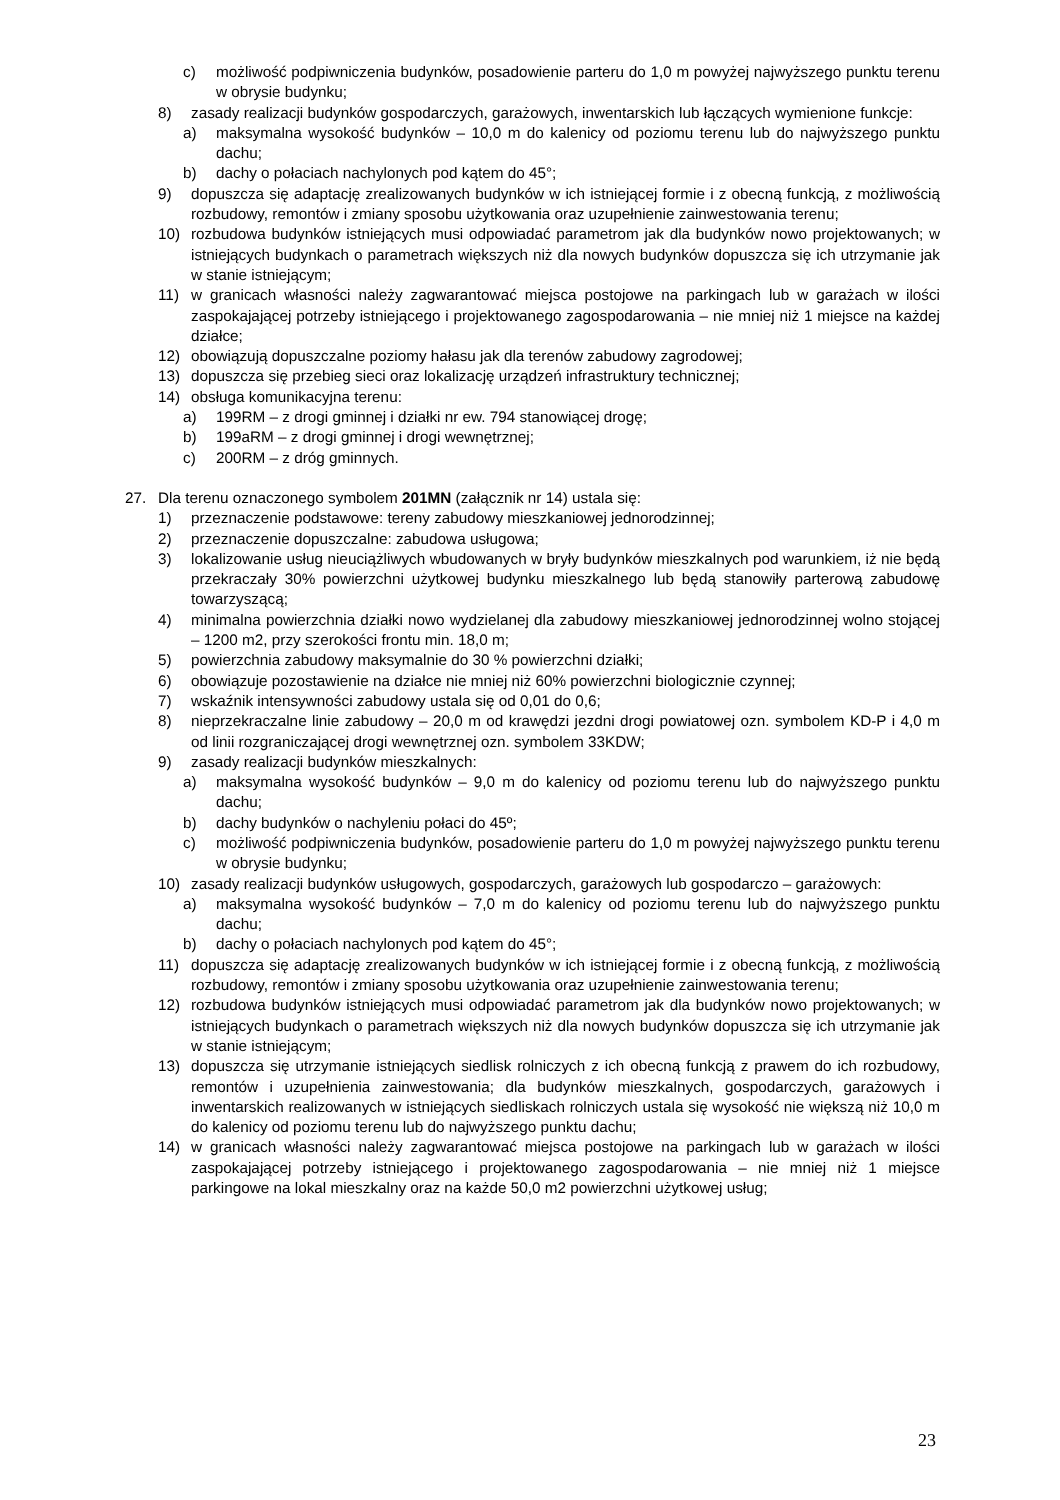c) możliwość podpiwniczenia budynków, posadowienie parteru do 1,0 m powyżej najwyższego punktu terenu w obrysie budynku;
8) zasady realizacji budynków gospodarczych, garażowych, inwentarskich lub łączących wymienione funkcje:
a) maksymalna wysokość budynków – 10,0 m do kalenicy od poziomu terenu lub do najwyższego punktu dachu;
b) dachy o połaciach nachylonych pod kątem do 45°;
9) dopuszcza się adaptację zrealizowanych budynków w ich istniejącej formie i z obecną funkcją, z możliwością rozbudowy, remontów i zmiany sposobu użytkowania oraz uzupełnienie zainwestowania terenu;
10) rozbudowa budynków istniejących musi odpowiadać parametrom jak dla budynków nowo projektowanych; w istniejących budynkach o parametrach większych niż dla nowych budynków dopuszcza się ich utrzymanie jak w stanie istniejącym;
11) w granicach własności należy zagwarantować miejsca postojowe na parkingach lub w garażach w ilości zaspokajającej potrzeby istniejącego i projektowanego zagospodarowania – nie mniej niż 1 miejsce na każdej działce;
12) obowiązują dopuszczalne poziomy hałasu jak dla terenów zabudowy zagrodowej;
13) dopuszcza się przebieg sieci oraz lokalizację urządzeń infrastruktury technicznej;
14) obsługa komunikacyjna terenu:
a) 199RM – z drogi gminnej i działki nr ew. 794 stanowiącej drogę;
b) 199aRM – z drogi gminnej i drogi wewnętrznej;
c) 200RM – z dróg gminnych.
27. Dla terenu oznaczonego symbolem 201MN (załącznik nr 14) ustala się:
1) przeznaczenie podstawowe: tereny zabudowy mieszkaniowej jednorodzinnej;
2) przeznaczenie dopuszczalne: zabudowa usługowa;
3) lokalizowanie usług nieuciążliwych wbudowanych w bryły budynków mieszkalnych pod warunkiem, iż nie będą przekraczały 30% powierzchni użytkowej budynku mieszkalnego lub będą stanowiły parterową zabudowę towarzyszącą;
4) minimalna powierzchnia działki nowo wydzielanej dla zabudowy mieszkaniowej jednorodzinnej wolno stojącej – 1200 m2, przy szerokości frontu min. 18,0 m;
5) powierzchnia zabudowy maksymalnie do 30 % powierzchni działki;
6) obowiązuje pozostawienie na działce nie mniej niż 60% powierzchni biologicznie czynnej;
7) wskaźnik intensywności zabudowy ustala się od 0,01 do 0,6;
8) nieprzekraczalne linie zabudowy – 20,0 m od krawędzi jezdni drogi powiatowej ozn. symbolem KD-P i 4,0 m od linii rozgraniczającej drogi wewnętrznej ozn. symbolem 33KDW;
9) zasady realizacji budynków mieszkalnych:
a) maksymalna wysokość budynków – 9,0 m do kalenicy od poziomu terenu lub do najwyższego punktu dachu;
b) dachy budynków o nachyleniu połaci do 45º;
c) możliwość podpiwniczenia budynków, posadowienie parteru do 1,0 m powyżej najwyższego punktu terenu w obrysie budynku;
10) zasady realizacji budynków usługowych, gospodarczych, garażowych lub gospodarczo – garażowych:
a) maksymalna wysokość budynków – 7,0 m do kalenicy od poziomu terenu lub do najwyższego punktu dachu;
b) dachy o połaciach nachylonych pod kątem do 45°;
11) dopuszcza się adaptację zrealizowanych budynków w ich istniejącej formie i z obecną funkcją, z możliwością rozbudowy, remontów i zmiany sposobu użytkowania oraz uzupełnienie zainwestowania terenu;
12) rozbudowa budynków istniejących musi odpowiadać parametrom jak dla budynków nowo projektowanych; w istniejących budynkach o parametrach większych niż dla nowych budynków dopuszcza się ich utrzymanie jak w stanie istniejącym;
13) dopuszcza się utrzymanie istniejących siedlisk rolniczych z ich obecną funkcją z prawem do ich rozbudowy, remontów i uzupełnienia zainwestowania; dla budynków mieszkalnych, gospodarczych, garażowych i inwentarskich realizowanych w istniejących siedliskach rolniczych ustala się wysokość nie większą niż 10,0 m do kalenicy od poziomu terenu lub do najwyższego punktu dachu;
14) w granicach własności należy zagwarantować miejsca postojowe na parkingach lub w garażach w ilości zaspokajającej potrzeby istniejącego i projektowanego zagospodarowania – nie mniej niż 1 miejsce parkingowe na lokal mieszkalny oraz na każde 50,0 m2 powierzchni użytkowej usług;
23